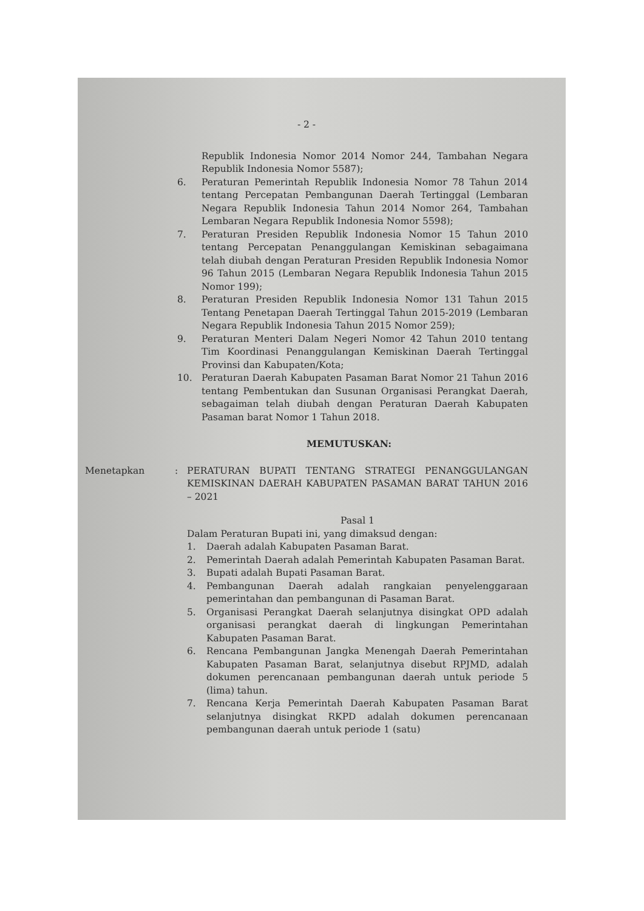- 2 -
Republik Indonesia Nomor 2014 Nomor 244, Tambahan Negara Republik Indonesia Nomor 5587);
6. Peraturan Pemerintah Republik Indonesia Nomor 78 Tahun 2014 tentang Percepatan Pembangunan Daerah Tertinggal (Lembaran Negara Republik Indonesia Tahun 2014 Nomor 264, Tambahan Lembaran Negara Republik Indonesia Nomor 5598);
7. Peraturan Presiden Republik Indonesia Nomor 15 Tahun 2010 tentang Percepatan Penanggulangan Kemiskinan sebagaimana telah diubah dengan Peraturan Presiden Republik Indonesia Nomor 96 Tahun 2015 (Lembaran Negara Republik Indonesia Tahun 2015 Nomor 199);
8. Peraturan Presiden Republik Indonesia Nomor 131 Tahun 2015 Tentang Penetapan Daerah Tertinggal Tahun 2015-2019 (Lembaran Negara Republik Indonesia Tahun 2015 Nomor 259);
9. Peraturan Menteri Dalam Negeri Nomor 42 Tahun 2010 tentang Tim Koordinasi Penanggulangan Kemiskinan Daerah Tertinggal Provinsi dan Kabupaten/Kota;
10. Peraturan Daerah Kabupaten Pasaman Barat Nomor 21 Tahun 2016 tentang Pembentukan dan Susunan Organisasi Perangkat Daerah, sebagaiman telah diubah dengan Peraturan Daerah Kabupaten Pasaman barat Nomor 1 Tahun 2018.
MEMUTUSKAN:
Menetapkan : PERATURAN BUPATI TENTANG STRATEGI PENANGGULANGAN KEMISKINAN DAERAH KABUPATEN PASAMAN BARAT TAHUN 2016 – 2021
Pasal 1
Dalam Peraturan Bupati ini, yang dimaksud dengan:
1. Daerah adalah Kabupaten Pasaman Barat.
2. Pemerintah Daerah adalah Pemerintah Kabupaten Pasaman Barat.
3. Bupati adalah Bupati Pasaman Barat.
4. Pembangunan Daerah adalah rangkaian penyelenggaraan pemerintahan dan pembangunan di Pasaman Barat.
5. Organisasi Perangkat Daerah selanjutnya disingkat OPD adalah organisasi perangkat daerah di lingkungan Pemerintahan Kabupaten Pasaman Barat.
6. Rencana Pembangunan Jangka Menengah Daerah Pemerintahan Kabupaten Pasaman Barat, selanjutnya disebut RPJMD, adalah dokumen perencanaan pembangunan daerah untuk periode 5 (lima) tahun.
7. Rencana Kerja Pemerintah Daerah Kabupaten Pasaman Barat selanjutnya disingkat RKPD adalah dokumen perencanaan pembangunan daerah untuk periode 1 (satu)